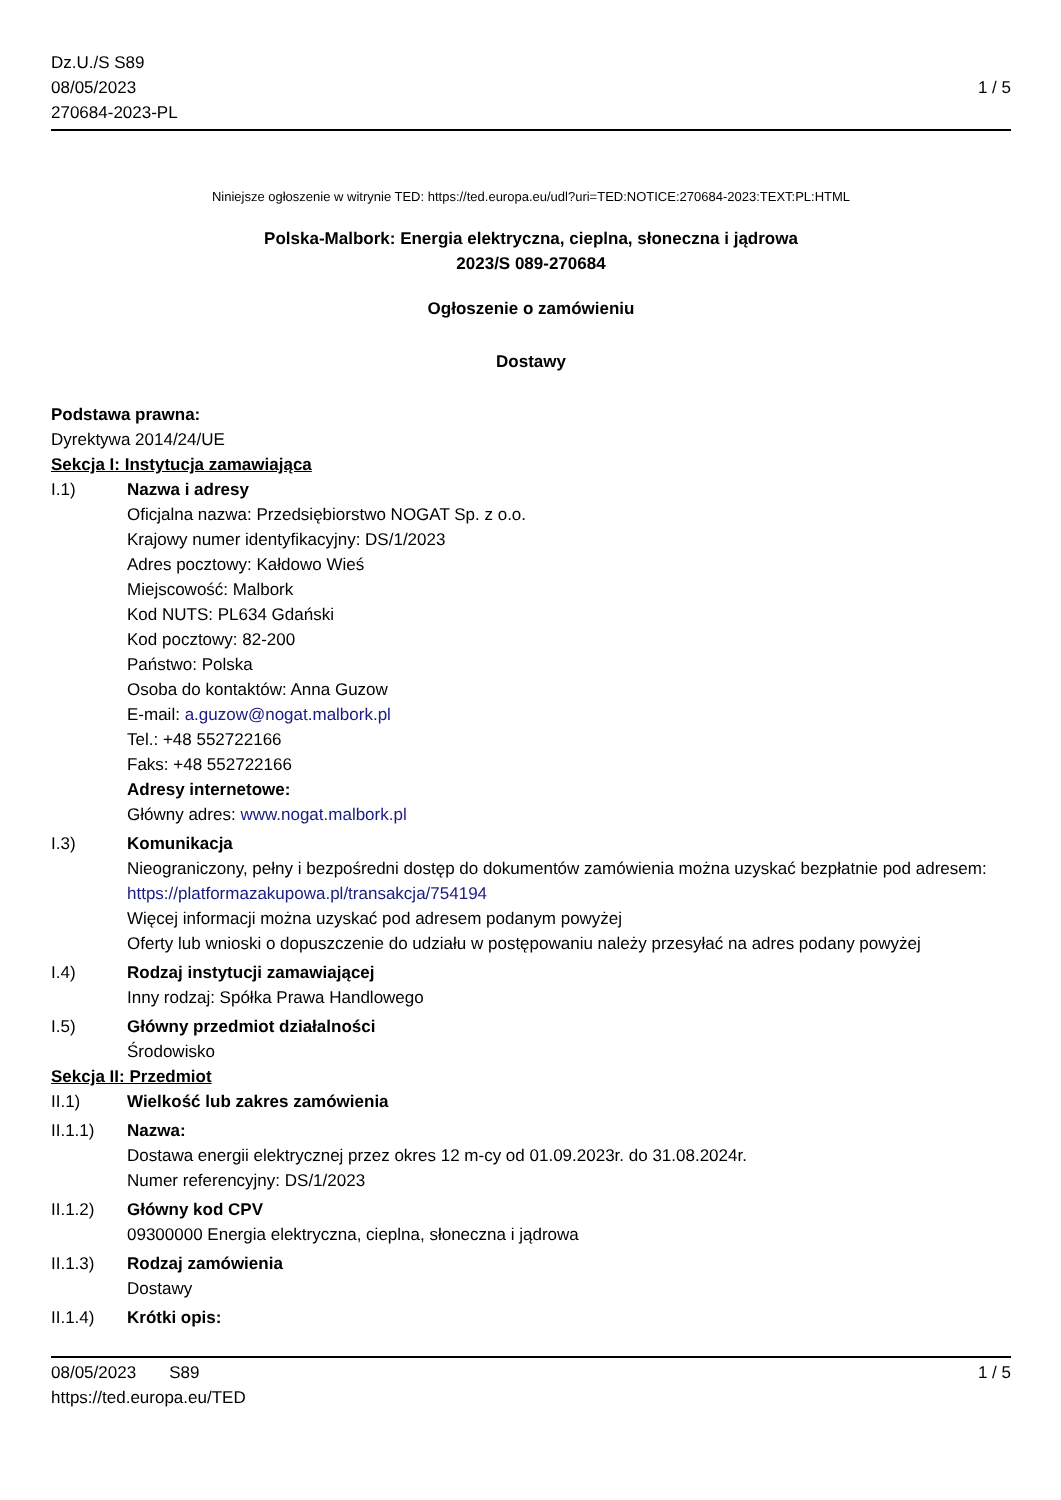Dz.U./S S89
08/05/2023
270684-2023-PL
1 / 5
Niniejsze ogłoszenie w witrynie TED: https://ted.europa.eu/udl?uri=TED:NOTICE:270684-2023:TEXT:PL:HTML
Polska-Malbork: Energia elektryczna, cieplna, słoneczna i jądrowa
2023/S 089-270684
Ogłoszenie o zamówieniu
Dostawy
Podstawa prawna:
Dyrektywa 2014/24/UE
Sekcja I: Instytucja zamawiająca
I.1) Nazwa i adresy
Oficjalna nazwa: Przedsiębiorstwo NOGAT Sp. z o.o.
Krajowy numer identyfikacyjny: DS/1/2023
Adres pocztowy: Kałdowo Wieś
Miejscowość: Malbork
Kod NUTS: PL634 Gdański
Kod pocztowy: 82-200
Państwo: Polska
Osoba do kontaktów: Anna Guzow
E-mail: a.guzow@nogat.malbork.pl
Tel.: +48 552722166
Faks: +48 552722166
Adresy internetowe:
Główny adres: www.nogat.malbork.pl
I.3) Komunikacja
Nieograniczony, pełny i bezpośredni dostęp do dokumentów zamówienia można uzyskać bezpłatnie pod adresem: https://platformazakupowa.pl/transakcja/754194
Więcej informacji można uzyskać pod adresem podanym powyżej
Oferty lub wnioski o dopuszczenie do udziału w postępowaniu należy przesyłać na adres podany powyżej
I.4) Rodzaj instytucji zamawiającej
Inny rodzaj: Spółka Prawa Handlowego
I.5) Główny przedmiot działalności
Środowisko
Sekcja II: Przedmiot
II.1) Wielkość lub zakres zamówienia
II.1.1) Nazwa:
Dostawa energii elektrycznej przez okres 12 m-cy od 01.09.2023r. do 31.08.2024r.
Numer referencyjny: DS/1/2023
II.1.2) Główny kod CPV
09300000 Energia elektryczna, cieplna, słoneczna i jądrowa
II.1.3) Rodzaj zamówienia
Dostawy
II.1.4) Krótki opis:
08/05/2023 S89
https://ted.europa.eu/TED
1 / 5